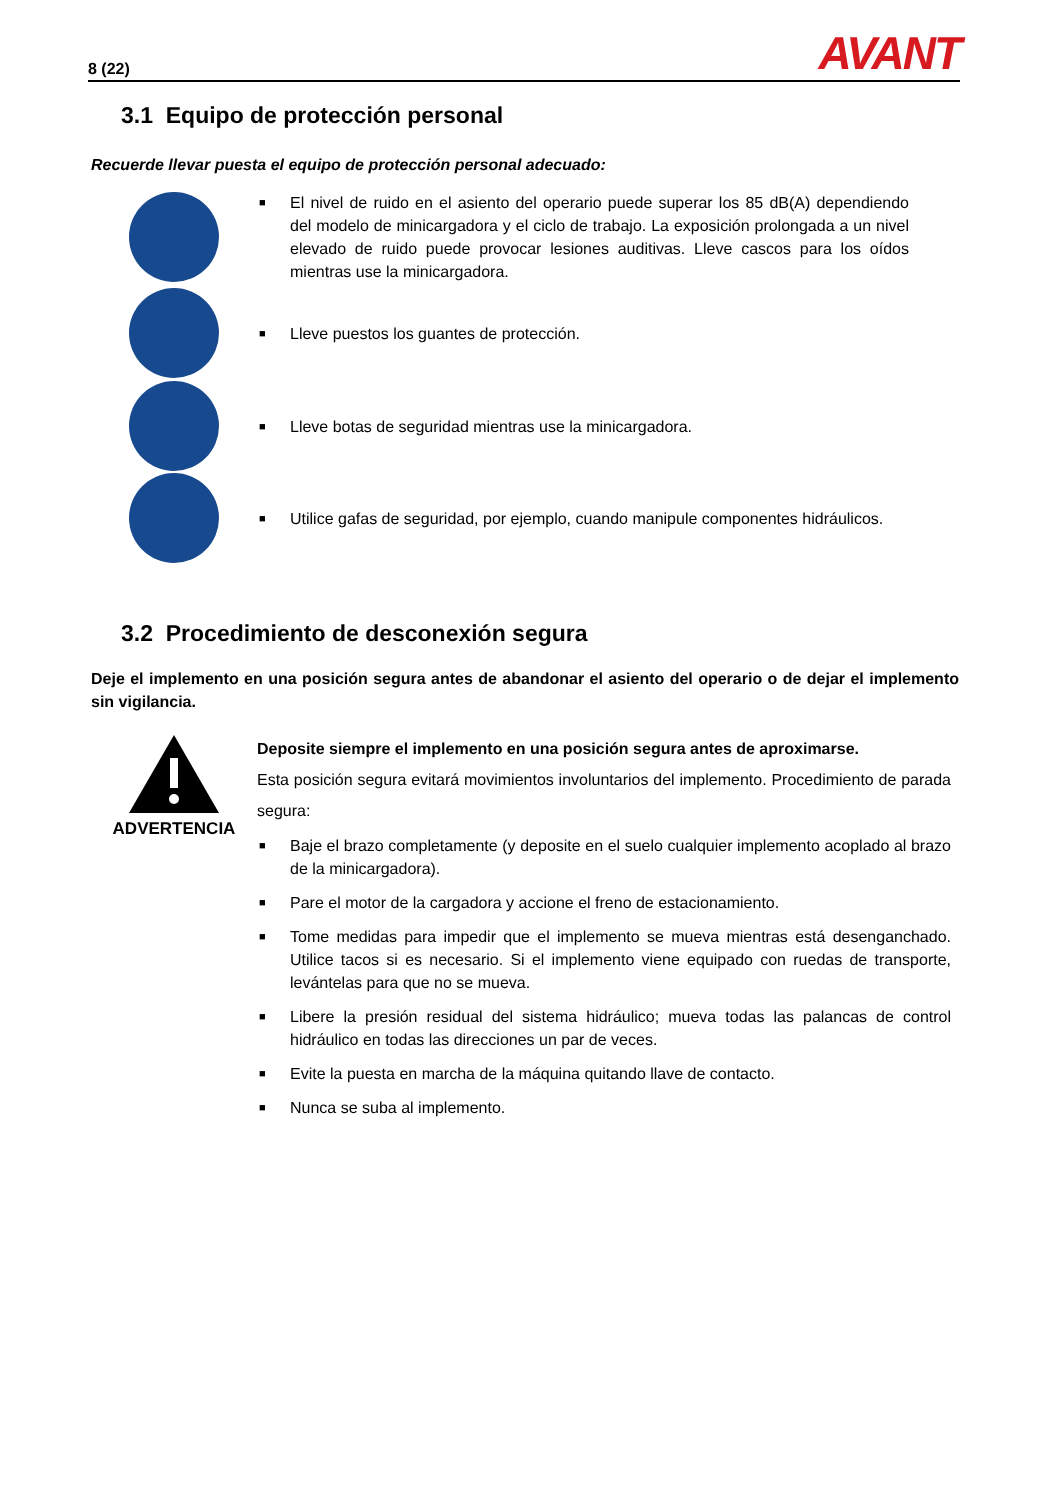8 (22) AVANT
3.1 Equipo de protección personal
Recuerde llevar puesta el equipo de protección personal adecuado:
■ El nivel de ruido en el asiento del operario puede superar los 85 dB(A) dependiendo del modelo de minicargadora y el ciclo de trabajo. La exposición prolongada a un nivel elevado de ruido puede provocar lesiones auditivas. Lleve cascos para los oídos mientras use la minicargadora.
■ Lleve puestos los guantes de protección.
■ Lleve botas de seguridad mientras use la minicargadora.
■ Utilice gafas de seguridad, por ejemplo, cuando manipule componentes hidráulicos.
3.2 Procedimiento de desconexión segura
Deje el implemento en una posición segura antes de abandonar el asiento del operario o de dejar el implemento sin vigilancia.
ADVERTENCIA
Deposite siempre el implemento en una posición segura antes de aproximarse.
Esta posición segura evitará movimientos involuntarios del implemento. Procedimiento de parada segura:
■ Baje el brazo completamente (y deposite en el suelo cualquier implemento acoplado al brazo de la minicargadora).
■ Pare el motor de la cargadora y accione el freno de estacionamiento.
■ Tome medidas para impedir que el implemento se mueva mientras está desenganchado. Utilice tacos si es necesario. Si el implemento viene equipado con ruedas de transporte, levántelas para que no se mueva.
■ Libere la presión residual del sistema hidráulico; mueva todas las palancas de control hidráulico en todas las direcciones un par de veces.
■ Evite la puesta en marcha de la máquina quitando llave de contacto.
■ Nunca se suba al implemento.